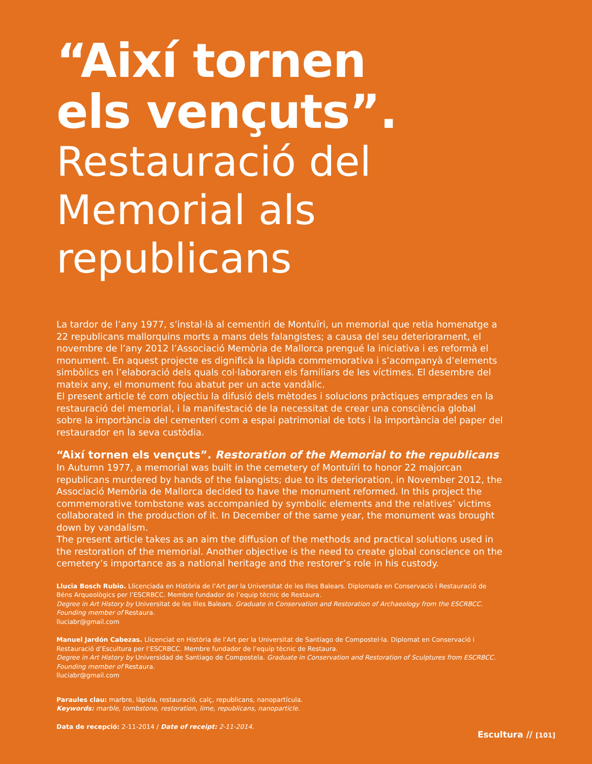“Així tornen
els vençuts”.
Restauració del
Memorial als
republicans
La tardor de l’any 1977, s’instal·là al cementiri de Montuïri, un memorial que retia homenatge a 22 republicans mallorquins morts a mans dels falangistes; a causa del seu deteriorament, el novembre de l’any 2012 l’Associació Memòria de Mallorca prengué la iniciativa i es reformà el monument. En aquest projecte es dignificà la làpida commemorativa i s’acompanyà d’elements simbòlics en l’elaboració dels quals col·laboraren els familiars de les víctimes. El desembre del mateix any, el monument fou abatut per un acte vandàlic.
El present article té com objectiu la difusió dels mètodes i solucions pràctiques emprades en la restauració del memorial, i la manifestació de la necessitat de crear una consciència global sobre la importància del cementeri com a espai patrimonial de tots i la importància del paper del restaurador en la seva custòdia.
“Així tornen els vençuts”. Restoration of the Memorial to the republicans
In Autumn 1977, a memorial was built in the cemetery of Montuïri to honor 22 majorcan republicans murdered by hands of the falangists; due to its deterioration, in November 2012, the Associació Memòria de Mallorca decided to have the monument reformed. In this project the commemorative tombstone was accompanied by symbolic elements and the relatives’ victims collaborated in the production of it. In December of the same year, the monument was brought down by vandalism.
The present article takes as an aim the diffusion of the methods and practical solutions used in the restoration of the memorial. Another objective is the need to create global conscience on the cemetery’s importance as a national heritage and the restorer’s role in his custody.
Llucia Bosch Rubio. Llicenciada en Història de l’Art per la Universitat de les Illes Balears. Diplomada en Conservació i Restauració de Béns Arqueològics per l’ESCRBCC. Membre fundador de l’equip tècnic de Restaura.
Degree in Art History by Universitat de les Illes Balears. Graduate in Conservation and Restoration of Archaeology from the ESCRBCC. Founding member of Restaura.
lluciabr@gmail.com
Manuel Jardón Cabezas. Llicenciat en Història de l’Art per la Universitat de Santiago de Compostel·la. Diplomat en Conservació i Restauració d’Escultura per l’ESCRBCC. Membre fundador de l’equip tècnic de Restaura.
Degree in Art History by Universidad de Santiago de Compostela. Graduate in Conservation and Restoration of Sculptures from ESCRBCC. Founding member of Restaura.
lluciabr@gmail.com
Paraules clau: marbre, làpida, restauració, calç, republicans, nanopartícula.
Keywords: marble, tombstone, restoration, lime, republicans, nanoparticle.
Data de recepció: 2-11-2014 / Date of receipt: 2-11-2014.
Escultura // [101]